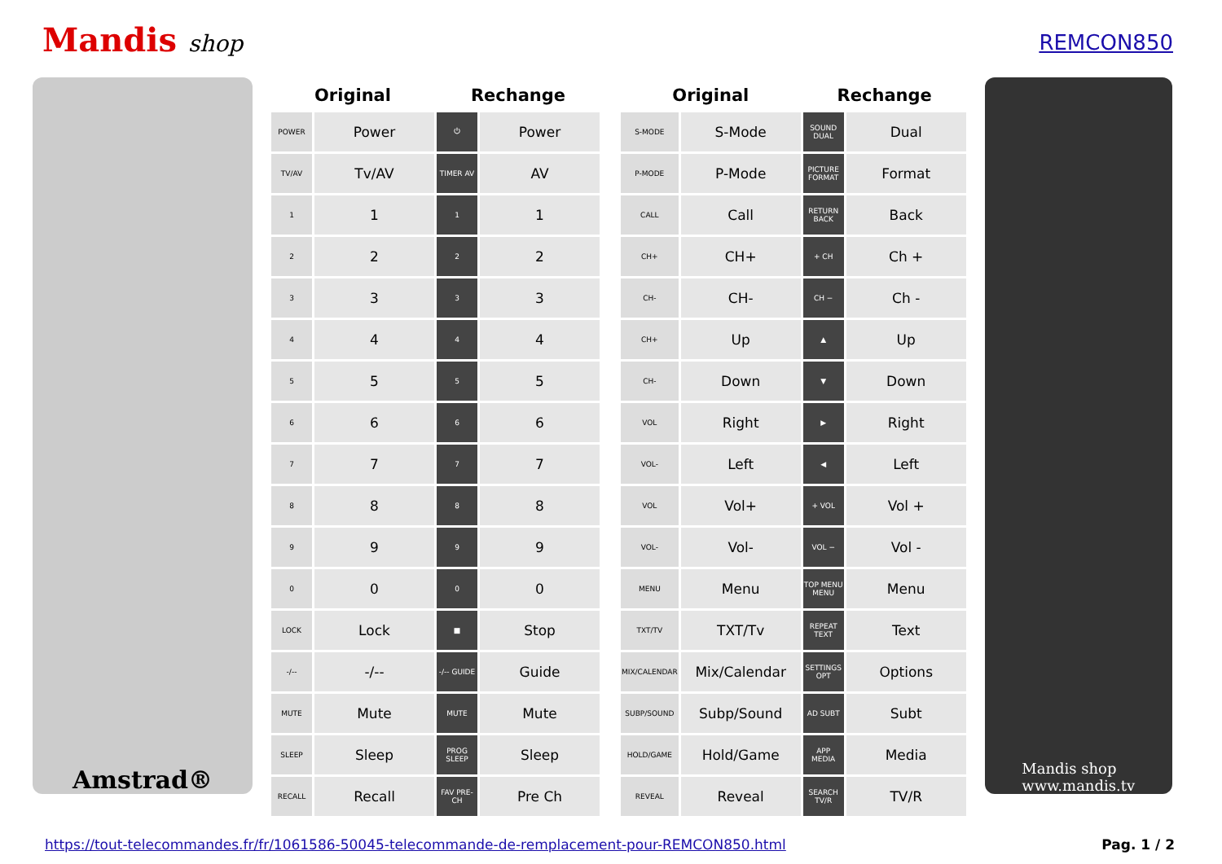Mandis shop
REMCON850
Amstrad®
| Original | | Rechange | |
| --- | --- | --- | --- |
| POWER | Power | ⏻ | Power |
| TV/AV | Tv/AV | TIMER AV | AV |
| 1 | 1 | 1 | 1 |
| 2 | 2 | 2 | 2 |
| 3 | 3 | 3 | 3 |
| 4 | 4 | 4 | 4 |
| 5 | 5 | 5 | 5 |
| 6 | 6 | 6 | 6 |
| 7 | 7 | 7 | 7 |
| 8 | 8 | 8 | 8 |
| 9 | 9 | 9 | 9 |
| 0 | 0 | 0 | 0 |
| LOCK | Lock | ■ | Stop |
| -/-- | -/-- | -/-- GUIDE | Guide |
| MUTE | Mute | MUTE | Mute |
| SLEEP | Sleep | PROG SLEEP | Sleep |
| RECALL | Recall | FAV PRE-CH | Pre Ch |
| Original | | Rechange | |
| --- | --- | --- | --- |
| S-MODE | S-Mode | SOUND DUAL | Dual |
| P-MODE | P-Mode | PICTURE FORMAT | Format |
| CALL | Call | RETURN BACK | Back |
| CH+ | CH+ | + CH | Ch + |
| CH- | CH- | CH − | Ch - |
| CH+ | Up | ▲ | Up |
| CH- | Down | ▼ | Down |
| VOL | Right | ▶ | Right |
| VOL- | Left | ◀ | Left |
| VOL | Vol+ | + VOL | Vol + |
| VOL- | Vol- | VOL − | Vol - |
| MENU | Menu | TOP MENU MENU | Menu |
| TXT/TV | TXT/Tv | REPEAT TEXT | Text |
| MIX/CALENDAR | Mix/Calendar | SETTINGS OPT | Options |
| SUBP/SOUND | Subp/Sound | AD SUBT | Subt |
| HOLD/GAME | Hold/Game | APP MEDIA | Media |
| REVEAL | Reveal | SEARCH TV/R | TV/R |
Mandis shop
www.mandis.tv
https://tout-telecommandes.fr/fr/1061586-50045-telecommande-de-remplacement-pour-REMCON850.html Pag. 1 / 2